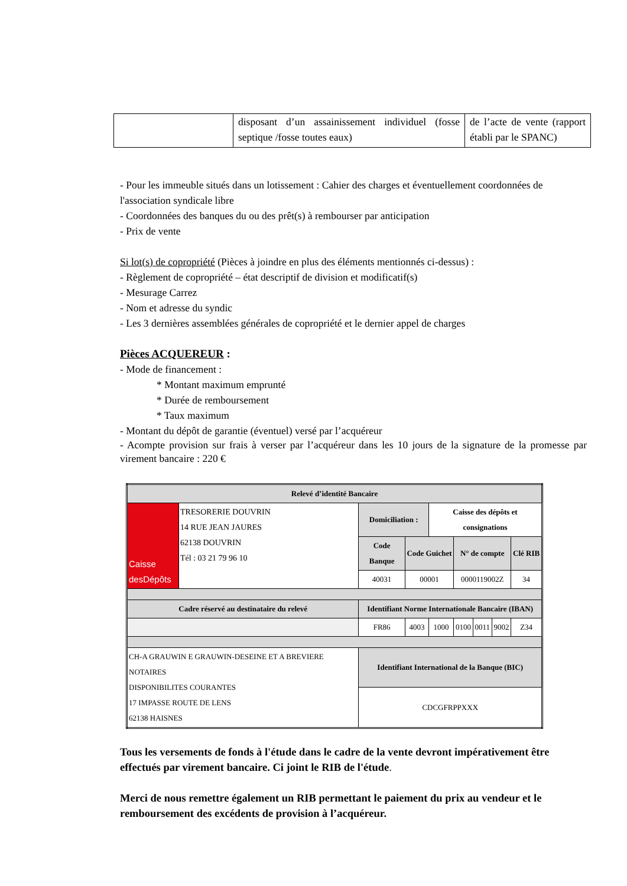| | disposant d’un assainissement individuel (fosse septique /fosse toutes eaux) | de l’acte de vente (rapport établi par le SPANC) |
- Pour les immeuble situés dans un lotissement : Cahier des charges et éventuellement coordonnées de l'association syndicale libre
- Coordonnées des banques du ou des prêt(s) à rembourser par anticipation
- Prix de vente
Si lot(s) de copropriété (Pièces à joindre en plus des éléments mentionnés ci-dessus) :
- Règlement de copropriété – état descriptif de division et modificatif(s)
- Mesurage Carrez
- Nom et adresse du syndic
- Les 3 dernières assemblées générales de copropriété et le dernier appel de charges
Pièces ACQUEREUR :
- Mode de financement :
* Montant maximum emprunté
* Durée de remboursement
* Taux maximum
- Montant du dépôt de garantie (éventuel) versé par l’acquéreur
- Acompte provision sur frais à verser par l’acquéreur dans les 10 jours de la signature de la promesse par virement bancaire : 220 €
| Relevé d’identité Bancaire | | | | | | | | |
| --- | --- | --- | --- | --- | --- | --- | --- | --- |
| Caisse desDépôts | TRESORERIE DOUVRIN 14 RUE JEAN JAURES 62138 DOUVRIN Tél : 03 21 79 96 10 | Domiciliation : | | Caisse des dépôts et consignations | | | | |
| | | Code Banque | Code Guichet | | N° de compte | | | Clé RIB |
| | | 40031 | 00001 | | 0000119002Z | | | 34 |
| Cadre réservé au destinataire du relevé | | Identifiant Norme Internationale Bancaire (IBAN) | | | | | | |
| | | FR86 | 4003 | 1000 | 0100 | 0011 | 9002 | Z34 |
| CH-A GRAUWIN E GRAUWIN-DESEINE ET A BREVIERE NOTAIRES DISPONIBILITES COURANTES 17 IMPASSE ROUTE DE LENS 62138 HAISNES | | Identifiant International de la Banque (BIC) | | | | | | |
| | | CDCGFRPPXXX | | | | | | |
Tous les versements de fonds à l'étude dans le cadre de la vente devront impérativement être effectués par virement bancaire. Ci joint le RIB de l'étude.
Merci de nous remettre également un RIB permettant le paiement du prix au vendeur et le remboursement des excédents de provision à l’acquéreur.